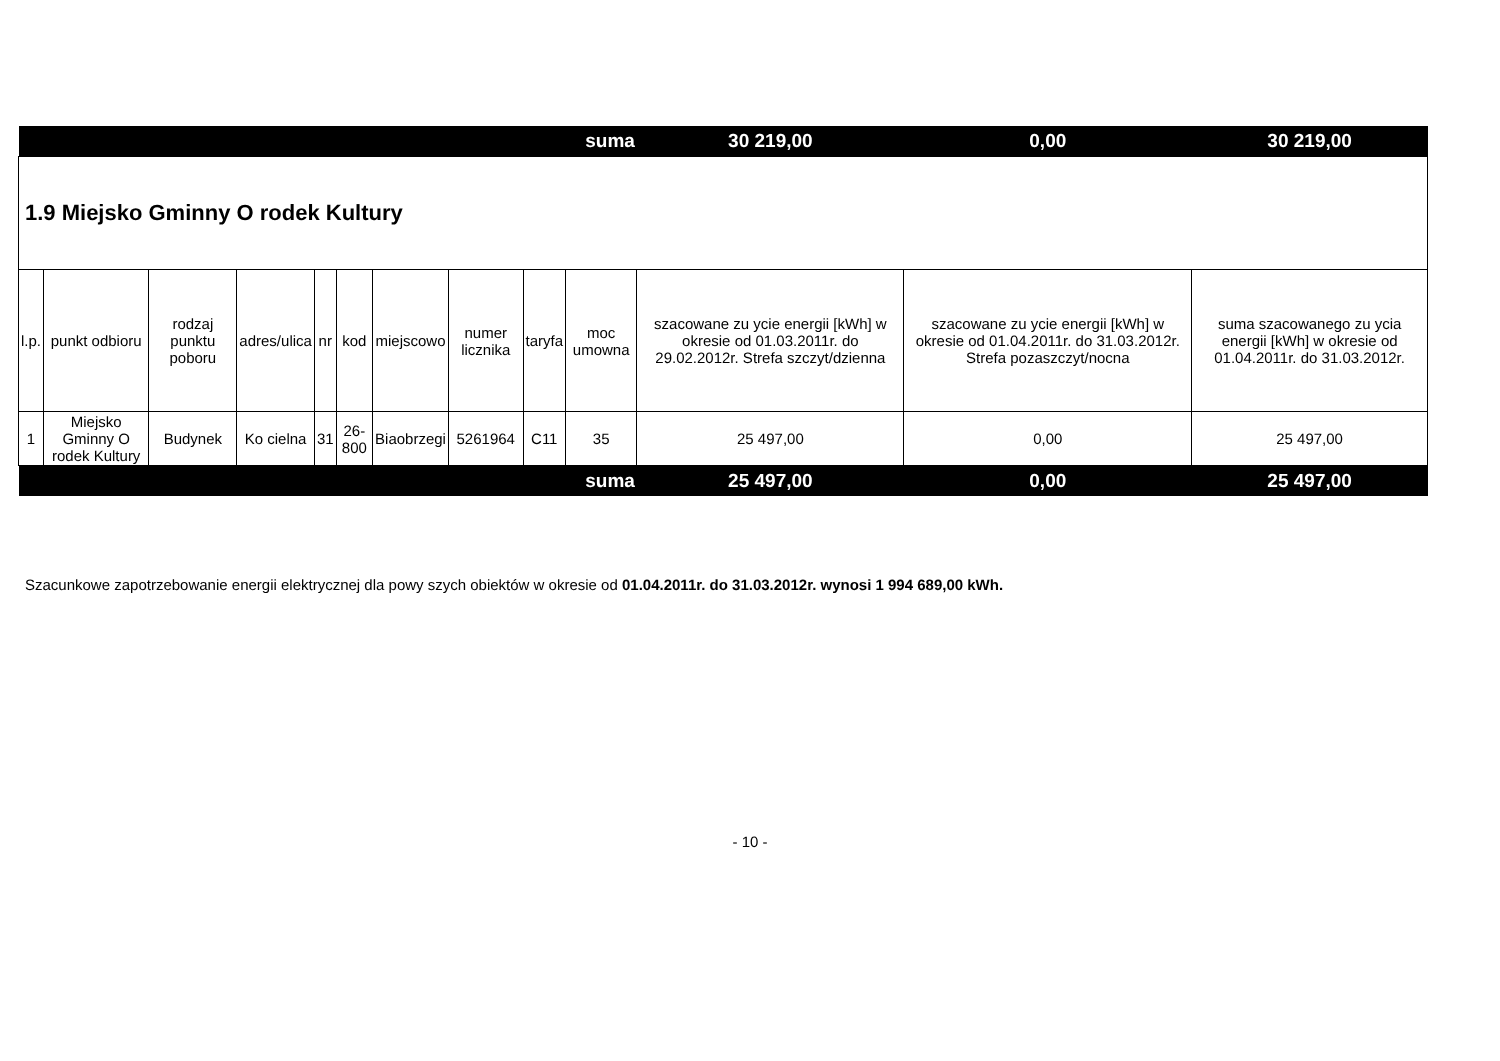| suma | | | | | | | | | | 30 219,00 | 0,00 | 30 219,00 |
| 1.9 Miejsko Gminny O rodek Kultury | | | | | | | | | | | | |
| l.p. | punkt odbioru | rodzaj punktu poboru | adres/ulica | nr | kod | miejscowo | numer licznika | taryfa | moc umowna | szacowane zu ycie energii [kWh] w okresie od 01.03.2011r. do 29.02.2012r. Strefa szczyt/dzienna | szacowane zu ycie energii [kWh] w okresie od 01.04.2011r. do 31.03.2012r. Strefa pozaszczyt/nocna | suma szacowanego zu ycia energii [kWh] w okresie od 01.04.2011r. do 31.03.2012r. |
| 1 | Miejsko Gminny O rodek Kultury | Budynek | Ko cielna | 31 | 26-800 | Biaobrzegi | 5261964 | C11 | 35 | 25 497,00 | 0,00 | 25 497,00 |
| suma | | | | | | | | | | 25 497,00 | 0,00 | 25 497,00 |
Szacunkowe zapotrzebowanie energii elektrycznej dla powy szych obiektów w okresie od 01.04.2011r. do 31.03.2012r. wynosi 1 994 689,00 kWh.
- 10 -